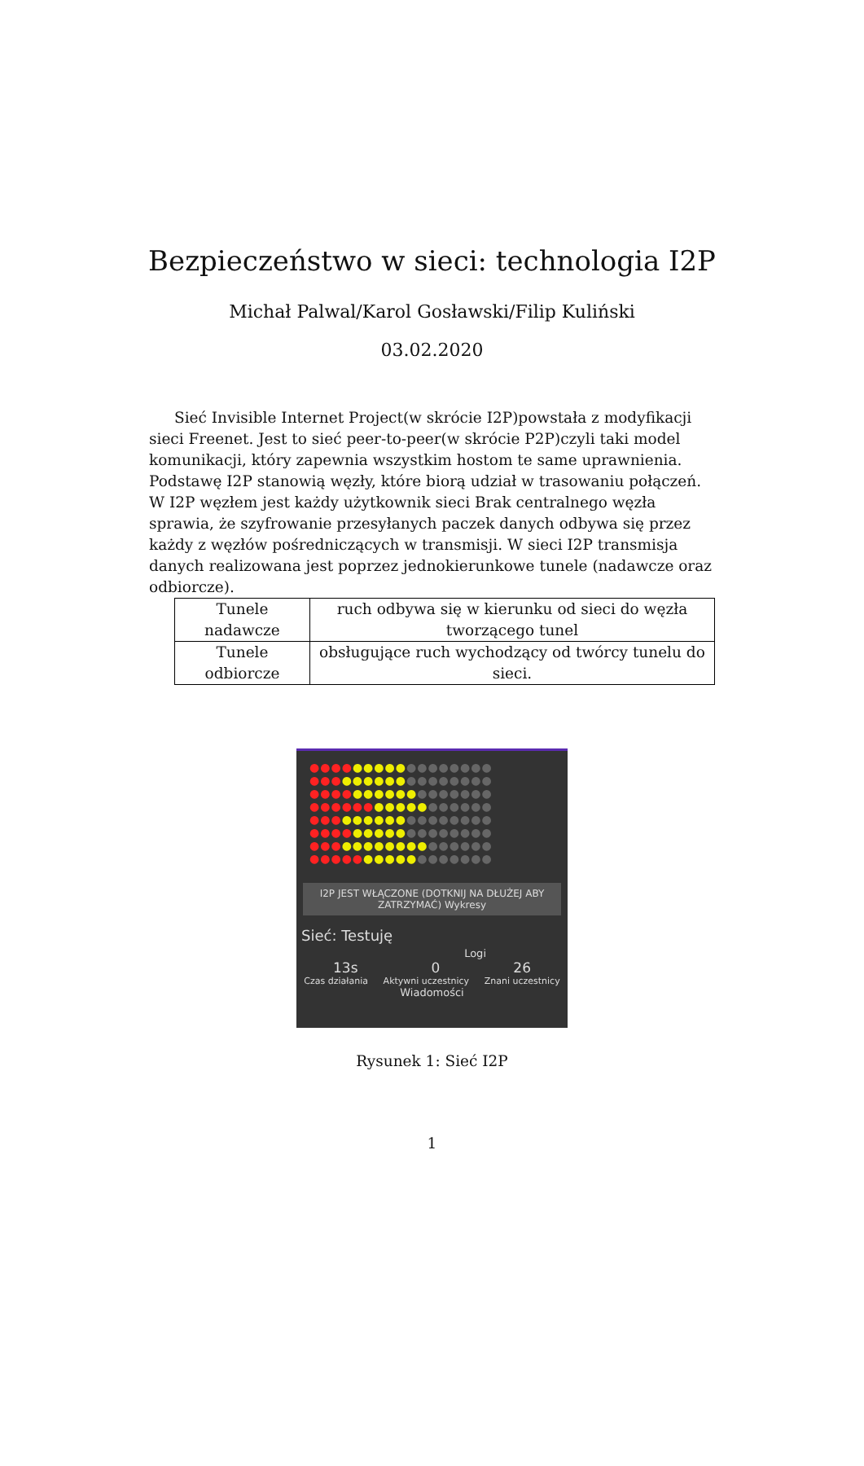Bezpieczeństwo w sieci: technologia I2P
Michał Palwal/Karol Gosławski/Filip Kuliński
03.02.2020
Sieć Invisible Internet Project(w skrócie I2P)powstała z modyfikacji sieci Freenet. Jest to sieć peer-to-peer(w skrócie P2P)czyli taki model komunikacji, który zapewnia wszystkim hostom te same uprawnienia.
Podstawę I2P stanowią węzły, które biorą udział w trasowaniu połączeń. W I2P węzłem jest każdy użytkownik sieci Brak centralnego węzła sprawia, że szyfrowanie przesyłanych paczek danych odbywa się przez każdy z węzłów pośredniczących w transmisji. W sieci I2P transmisja danych realizowana jest poprzez jednokierunkowe tunele (nadawcze oraz odbiorcze).
| Tunele nadawcze | ruch odbywa się w kierunku od sieci do węzła tworzącego tunel |
| Tunele odbiorcze | obsługujące ruch wychodzący od twórcy tunelu do sieci. |
●●●●●●●●●●●●●●●●●
●●●●●●●●●●●●●●●●●
●●●●●●●●●●●●●●●●●
●●●●●●●●●●●●●●●●●
●●●●●●●●●●●●●●●●●
●●●●●●●●●●●●●●●●●
●●●●●●●●●●●●●●●●●
●●●●●●●●●●●●●●●●●
I2P JEST WŁĄCZONE (DOTKNIJ NA DŁUŻEJ ABY ZATRZYMAĆ) Wykresy
Sieć: Testuję
Logi
13s 0 26
Czas działania Aktywni uczestnicy Znani uczestnicy
Wiadomości
Rysunek 1: Sieć I2P
1